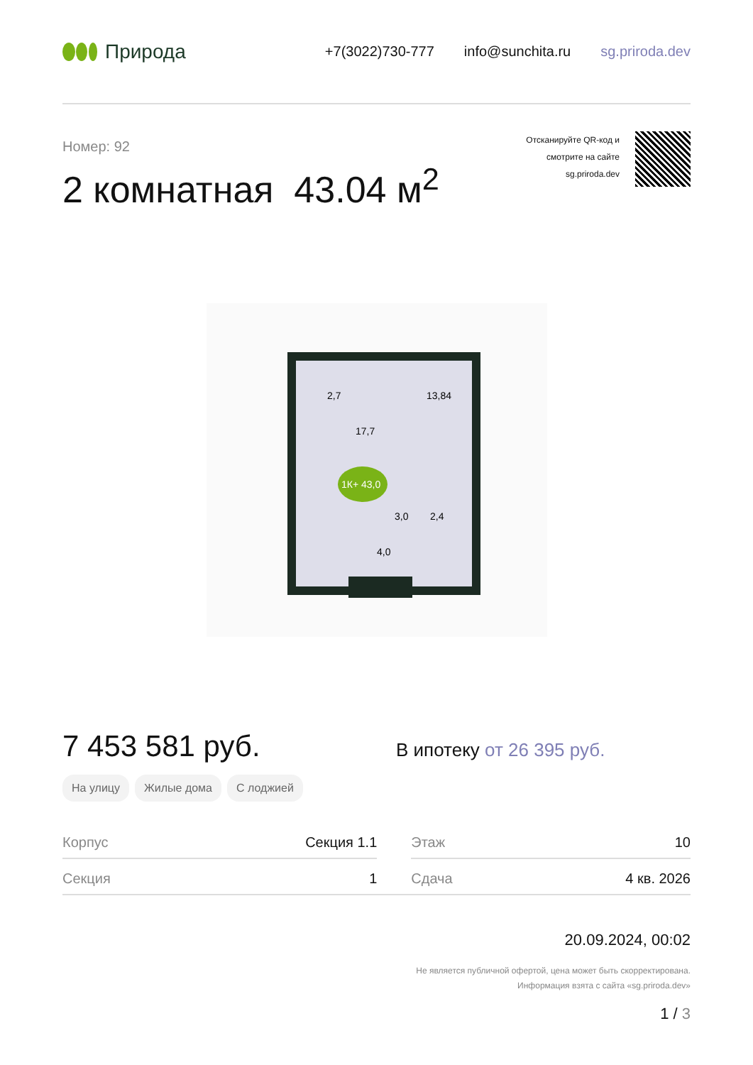Природа
+7(3022)730-777 info@sunchita.ru sg.priroda.dev
Номер: 92
2 комнатная 43.04 м<sup>2</sup>
Отсканируйте QR-код и
смотрите на сайте
sg.priroda.dev
2,7
13,84
17,7
1К+ 43,0
3,0
2,4
4,0
7 453 581 руб.
В ипотеку от 26 395 руб.
На улицу Жилые дома С лоджией
| Корпус | Секция 1.1 | | Этаж | 10 |
| Секция | 1 | | Сдача | 4 кв. 2026 |
20.09.2024, 00:02
Не является публичной офертой, цена может быть скорректирована.
Информация взята с сайта «sg.priroda.dev»
1 / 3